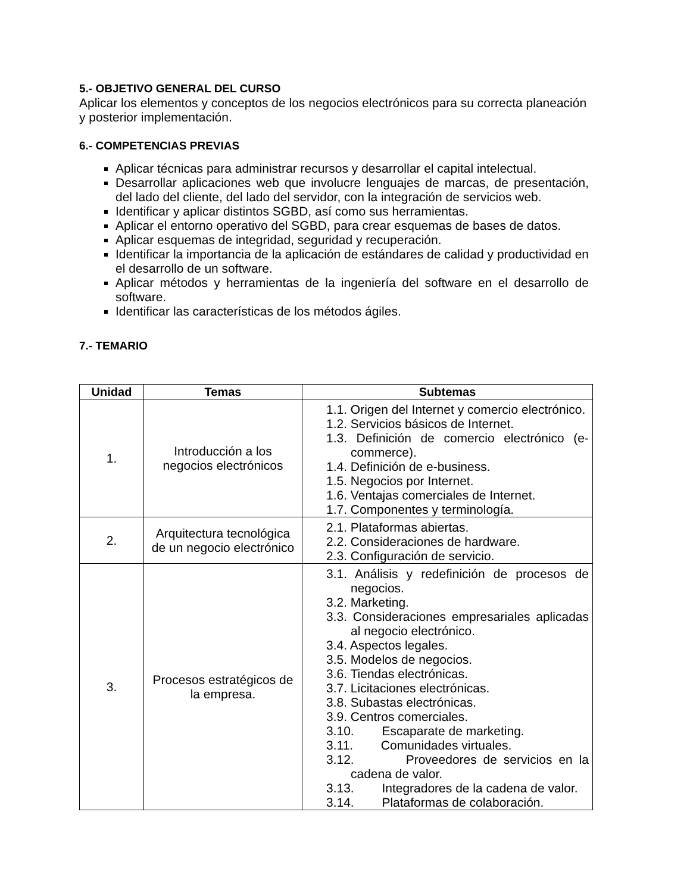5.- OBJETIVO GENERAL DEL CURSO
Aplicar los elementos y conceptos de los negocios electrónicos para su correcta planeación y posterior implementación.
6.- COMPETENCIAS PREVIAS
Aplicar técnicas para administrar recursos y desarrollar el capital intelectual.
Desarrollar aplicaciones web que involucre lenguajes de marcas, de presentación, del lado del cliente, del lado del servidor, con la integración de servicios web.
Identificar y aplicar distintos SGBD, así como sus herramientas.
Aplicar el entorno operativo del SGBD, para crear esquemas de bases de datos.
Aplicar esquemas de integridad, seguridad y recuperación.
Identificar la importancia de la aplicación de estándares de calidad y productividad en el desarrollo de un software.
Aplicar métodos y herramientas de la ingeniería del software en el desarrollo de software.
Identificar las características de los métodos ágiles.
7.- TEMARIO
| Unidad | Temas | Subtemas |
| --- | --- | --- |
| 1. | Introducción a los negocios electrónicos | 1.1. Origen del Internet y comercio electrónico. 1.2. Servicios básicos de Internet. 1.3. Definición de comercio electrónico (e-commerce). 1.4. Definición de e-business. 1.5. Negocios por Internet. 1.6. Ventajas comerciales de Internet. 1.7. Componentes y terminología. |
| 2. | Arquitectura tecnológica de un negocio electrónico | 2.1. Plataformas abiertas. 2.2. Consideraciones de hardware. 2.3. Configuración de servicio. |
| 3. | Procesos estratégicos de la empresa. | 3.1. Análisis y redefinición de procesos de negocios. 3.2. Marketing. 3.3. Consideraciones empresariales aplicadas al negocio electrónico. 3.4. Aspectos legales. 3.5. Modelos de negocios. 3.6. Tiendas electrónicas. 3.7. Licitaciones electrónicas. 3.8. Subastas electrónicas. 3.9. Centros comerciales. 3.10. Escaparate de marketing. 3.11. Comunidades virtuales. 3.12. Proveedores de servicios en la cadena de valor. 3.13. Integradores de la cadena de valor. 3.14. Plataformas de colaboración. |